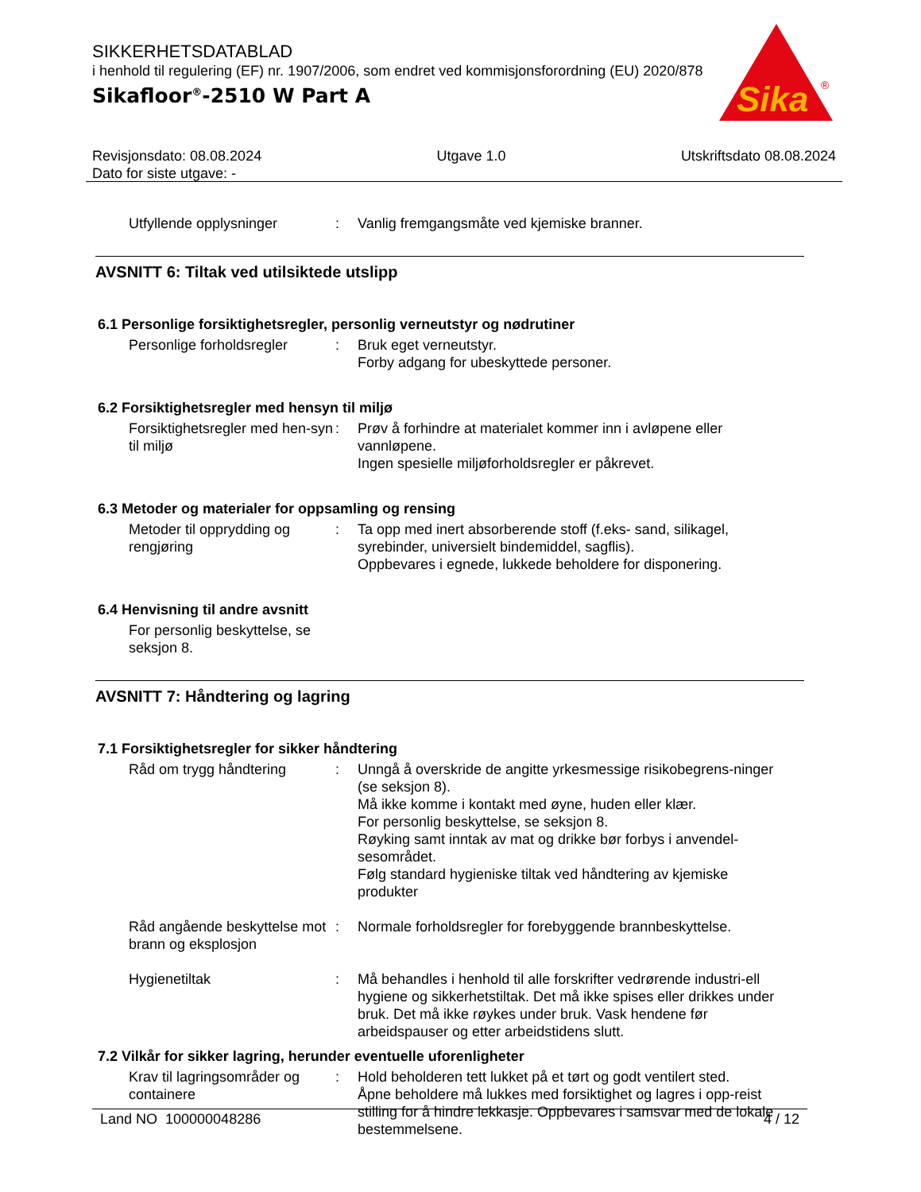SIKKERHETSDATABLAD
i henhold til regulering (EF) nr. 1907/2006, som endret ved kommisjonsforordning (EU) 2020/878
Sikafloor<sup>®</sup>-2510 W Part A
Sika
®
Revisjonsdato: 08.08.2024
Dato for siste utgave: -
Utgave 1.0 Utskriftsdato 08.08.2024
Utfyllende opplysninger : Vanlig fremgangsmåte ved kjemiske branner.
AVSNITT 6: Tiltak ved utilsiktede utslipp
6.1 Personlige forsiktighetsregler, personlig verneutstyr og nødrutiner
Personlige forholdsregler
: Bruk eget verneutstyr.
Forby adgang for ubeskyttede personer.
6.2 Forsiktighetsregler med hensyn til miljø
Forsiktighetsregler med hen-syn til miljø
: Prøv å forhindre at materialet kommer inn i avløpene eller vannløpene.
Ingen spesielle miljøforholdsregler er påkrevet.
6.3 Metoder og materialer for oppsamling og rensing
Metoder til opprydding og rengjøring
: Ta opp med inert absorberende stoff (f.eks- sand, silikagel, syrebinder, universielt bindemiddel, sagflis).
Oppbevares i egnede, lukkede beholdere for disponering.
6.4 Henvisning til andre avsnitt
For personlig beskyttelse, se seksjon 8.
AVSNITT 7: Håndtering og lagring
7.1 Forsiktighetsregler for sikker håndtering
Råd om trygg håndtering : Unngå å overskride de angitte yrkesmessige risikobegrens-ninger (se seksjon 8).
Må ikke komme i kontakt med øyne, huden eller klær.
For personlig beskyttelse, se seksjon 8.
Røyking samt inntak av mat og drikke bør forbys i anvendel-sesområdet.
Følg standard hygieniske tiltak ved håndtering av kjemiske produkter
Råd angående beskyttelse mot brann og eksplosjon
: Normale forholdsregler for forebyggende brannbeskyttelse.
Hygienetiltak : Må behandles i henhold til alle forskrifter vedrørende industri-ell hygiene og sikkerhetstiltak. Det må ikke spises eller drikkes under bruk. Det må ikke røykes under bruk. Vask hendene før arbeidspauser og etter arbeidstidens slutt.
7.2 Vilkår for sikker lagring, herunder eventuelle uforenligheter
Krav til lagringsområder og containere
: Hold beholderen tett lukket på et tørt og godt ventilert sted.
Åpne beholdere må lukkes med forsiktighet og lagres i opp-reist stilling for å hindre lekkasje. Oppbevares i samsvar med de lokale bestemmelsene.
Land NO 100000048286 4 / 12